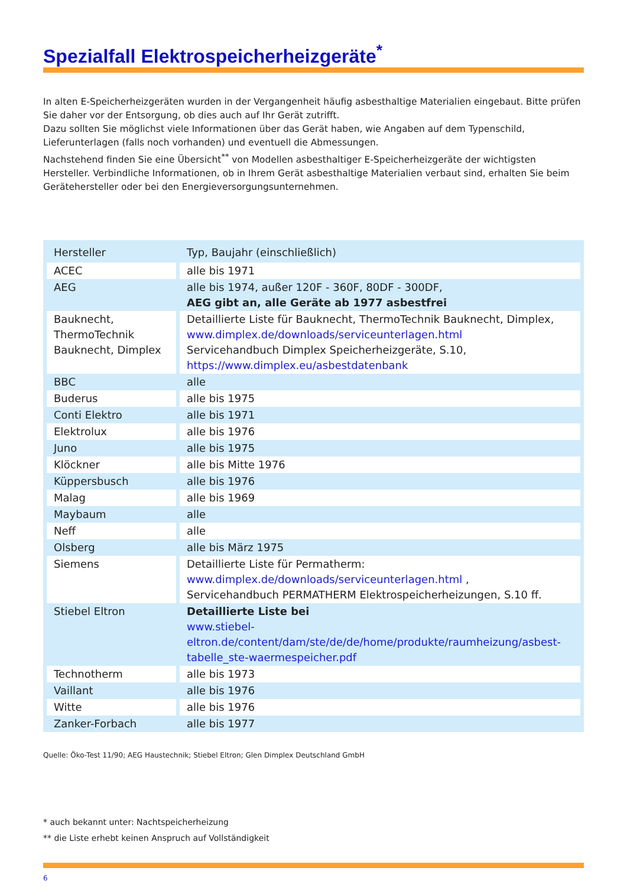Spezialfall Elektrospeicherheizgeräte<sup>*</sup>
In alten E-Speicherheizgeräten wurden in der Vergangenheit häufig asbesthaltige Materialien eingebaut. Bitte prüfen Sie daher vor der Entsorgung, ob dies auch auf Ihr Gerät zutrifft.
Dazu sollten Sie möglichst viele Informationen über das Gerät haben, wie Angaben auf dem Typenschild, Lieferunterlagen (falls noch vorhanden) und eventuell die Abmessungen.
Nachstehend finden Sie eine Übersicht<sup>**</sup> von Modellen asbesthaltiger E-Speicherheizgeräte der wichtigsten Hersteller. Verbindliche Informationen, ob in Ihrem Gerät asbesthaltige Materialien verbaut sind, erhalten Sie beim Gerätehersteller oder bei den Energieversorgungsunternehmen.
| Hersteller | Typ, Baujahr (einschließlich) |
| --- | --- |
| ACEC | alle bis 1971 |
| AEG | alle bis 1974, außer 120F - 360F, 80DF - 300DF, AEG gibt an, alle Geräte ab 1977 asbestfrei |
| Bauknecht, ThermoTechnik Bauknecht, Dimplex | Detaillierte Liste für Bauknecht, ThermoTechnik Bauknecht, Dimplex, www.dimplex.de/downloads/serviceunterlagen.html Servicehandbuch Dimplex Speicherheizgeräte, S.10, https://www.dimplex.eu/asbestdatenbank |
| BBC | alle |
| Buderus | alle bis 1975 |
| Conti Elektro | alle bis 1971 |
| Elektrolux | alle bis 1976 |
| Juno | alle bis 1975 |
| Klöckner | alle bis Mitte 1976 |
| Küppersbusch | alle bis 1976 |
| Malag | alle bis 1969 |
| Maybaum | alle |
| Neff | alle |
| Olsberg | alle bis März 1975 |
| Siemens | Detaillierte Liste für Permatherm: www.dimplex.de/downloads/serviceunterlagen.html , Servicehandbuch PERMATHERM Elektrospeicherheizungen, S.10 ff. |
| Stiebel Eltron | Detaillierte Liste bei www.stiebel-eltron.de/content/dam/ste/de/de/home/produkte/raumheizung/asbest-tabelle_ste-waermespeicher.pdf |
| Technotherm | alle bis 1973 |
| Vaillant | alle bis 1976 |
| Witte | alle bis 1976 |
| Zanker-Forbach | alle bis 1977 |
Quelle: Öko-Test 11/90; AEG Haustechnik; Stiebel Eltron; Glen Dimplex Deutschland GmbH
* auch bekannt unter: Nachtspeicherheizung
** die Liste erhebt keinen Anspruch auf Vollständigkeit
6